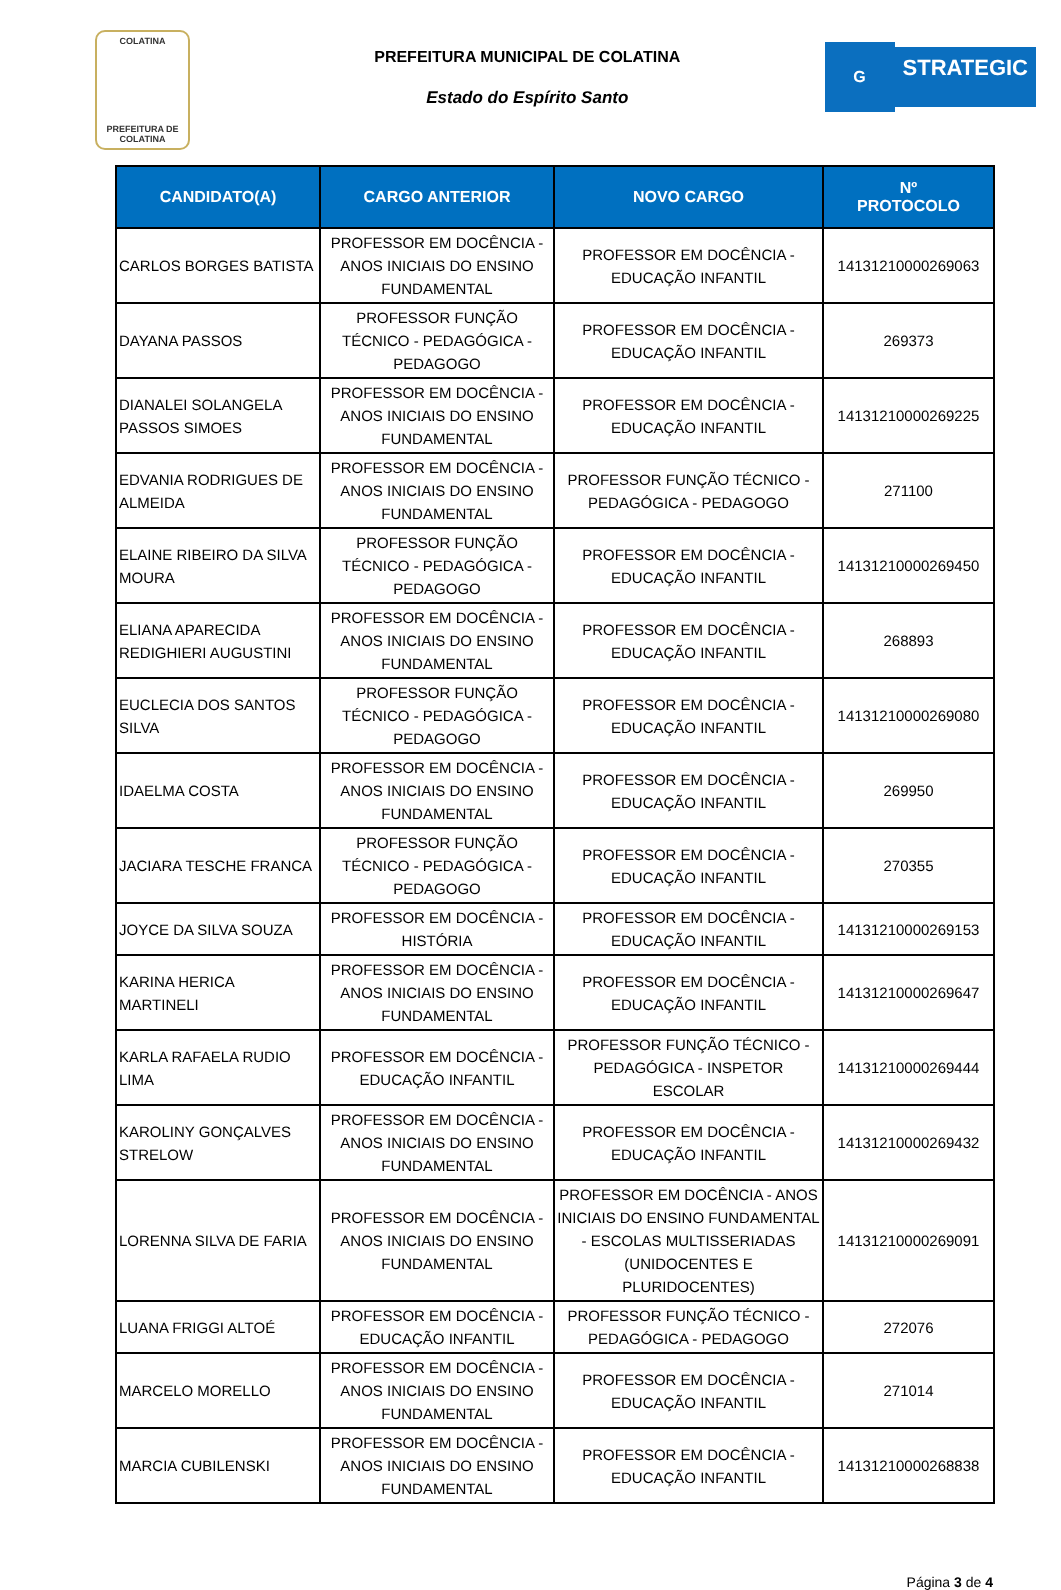COLATINA
PREFEITURA DE COLATINA
PREFEITURA MUNICIPAL DE COLATINA
Estado do Espírito Santo
G
STRATEGIC
| CANDIDATO(A) | CARGO ANTERIOR | NOVO CARGO | Nº PROTOCOLO |
| --- | --- | --- | --- |
| CARLOS BORGES BATISTA | PROFESSOR EM DOCÊNCIA - ANOS INICIAIS DO ENSINO FUNDAMENTAL | PROFESSOR EM DOCÊNCIA - EDUCAÇÃO INFANTIL | 14131210000269063 |
| DAYANA PASSOS | PROFESSOR FUNÇÃO TÉCNICO - PEDAGÓGICA - PEDAGOGO | PROFESSOR EM DOCÊNCIA - EDUCAÇÃO INFANTIL | 269373 |
| DIANALEI SOLANGELA PASSOS SIMOES | PROFESSOR EM DOCÊNCIA - ANOS INICIAIS DO ENSINO FUNDAMENTAL | PROFESSOR EM DOCÊNCIA - EDUCAÇÃO INFANTIL | 14131210000269225 |
| EDVANIA RODRIGUES DE ALMEIDA | PROFESSOR EM DOCÊNCIA - ANOS INICIAIS DO ENSINO FUNDAMENTAL | PROFESSOR FUNÇÃO TÉCNICO - PEDAGÓGICA - PEDAGOGO | 271100 |
| ELAINE RIBEIRO DA SILVA MOURA | PROFESSOR FUNÇÃO TÉCNICO - PEDAGÓGICA - PEDAGOGO | PROFESSOR EM DOCÊNCIA - EDUCAÇÃO INFANTIL | 14131210000269450 |
| ELIANA APARECIDA REDIGHIERI AUGUSTINI | PROFESSOR EM DOCÊNCIA - ANOS INICIAIS DO ENSINO FUNDAMENTAL | PROFESSOR EM DOCÊNCIA - EDUCAÇÃO INFANTIL | 268893 |
| EUCLECIA DOS SANTOS SILVA | PROFESSOR FUNÇÃO TÉCNICO - PEDAGÓGICA - PEDAGOGO | PROFESSOR EM DOCÊNCIA - EDUCAÇÃO INFANTIL | 14131210000269080 |
| IDAELMA COSTA | PROFESSOR EM DOCÊNCIA - ANOS INICIAIS DO ENSINO FUNDAMENTAL | PROFESSOR EM DOCÊNCIA - EDUCAÇÃO INFANTIL | 269950 |
| JACIARA TESCHE FRANCA | PROFESSOR FUNÇÃO TÉCNICO - PEDAGÓGICA - PEDAGOGO | PROFESSOR EM DOCÊNCIA - EDUCAÇÃO INFANTIL | 270355 |
| JOYCE DA SILVA SOUZA | PROFESSOR EM DOCÊNCIA - HISTÓRIA | PROFESSOR EM DOCÊNCIA - EDUCAÇÃO INFANTIL | 14131210000269153 |
| KARINA HERICA MARTINELI | PROFESSOR EM DOCÊNCIA - ANOS INICIAIS DO ENSINO FUNDAMENTAL | PROFESSOR EM DOCÊNCIA - EDUCAÇÃO INFANTIL | 14131210000269647 |
| KARLA RAFAELA RUDIO LIMA | PROFESSOR EM DOCÊNCIA - EDUCAÇÃO INFANTIL | PROFESSOR FUNÇÃO TÉCNICO - PEDAGÓGICA - INSPETOR ESCOLAR | 14131210000269444 |
| KAROLINY GONÇALVES STRELOW | PROFESSOR EM DOCÊNCIA - ANOS INICIAIS DO ENSINO FUNDAMENTAL | PROFESSOR EM DOCÊNCIA - EDUCAÇÃO INFANTIL | 14131210000269432 |
| LORENNA SILVA DE FARIA | PROFESSOR EM DOCÊNCIA - ANOS INICIAIS DO ENSINO FUNDAMENTAL | PROFESSOR EM DOCÊNCIA - ANOS INICIAIS DO ENSINO FUNDAMENTAL - ESCOLAS MULTISSERIADAS (UNIDOCENTES E PLURIDOCENTES) | 14131210000269091 |
| LUANA FRIGGI ALTOÉ | PROFESSOR EM DOCÊNCIA - EDUCAÇÃO INFANTIL | PROFESSOR FUNÇÃO TÉCNICO - PEDAGÓGICA - PEDAGOGO | 272076 |
| MARCELO MORELLO | PROFESSOR EM DOCÊNCIA - ANOS INICIAIS DO ENSINO FUNDAMENTAL | PROFESSOR EM DOCÊNCIA - EDUCAÇÃO INFANTIL | 271014 |
| MARCIA CUBILENSKI | PROFESSOR EM DOCÊNCIA - ANOS INICIAIS DO ENSINO FUNDAMENTAL | PROFESSOR EM DOCÊNCIA - EDUCAÇÃO INFANTIL | 14131210000268838 |
Página 3 de 4